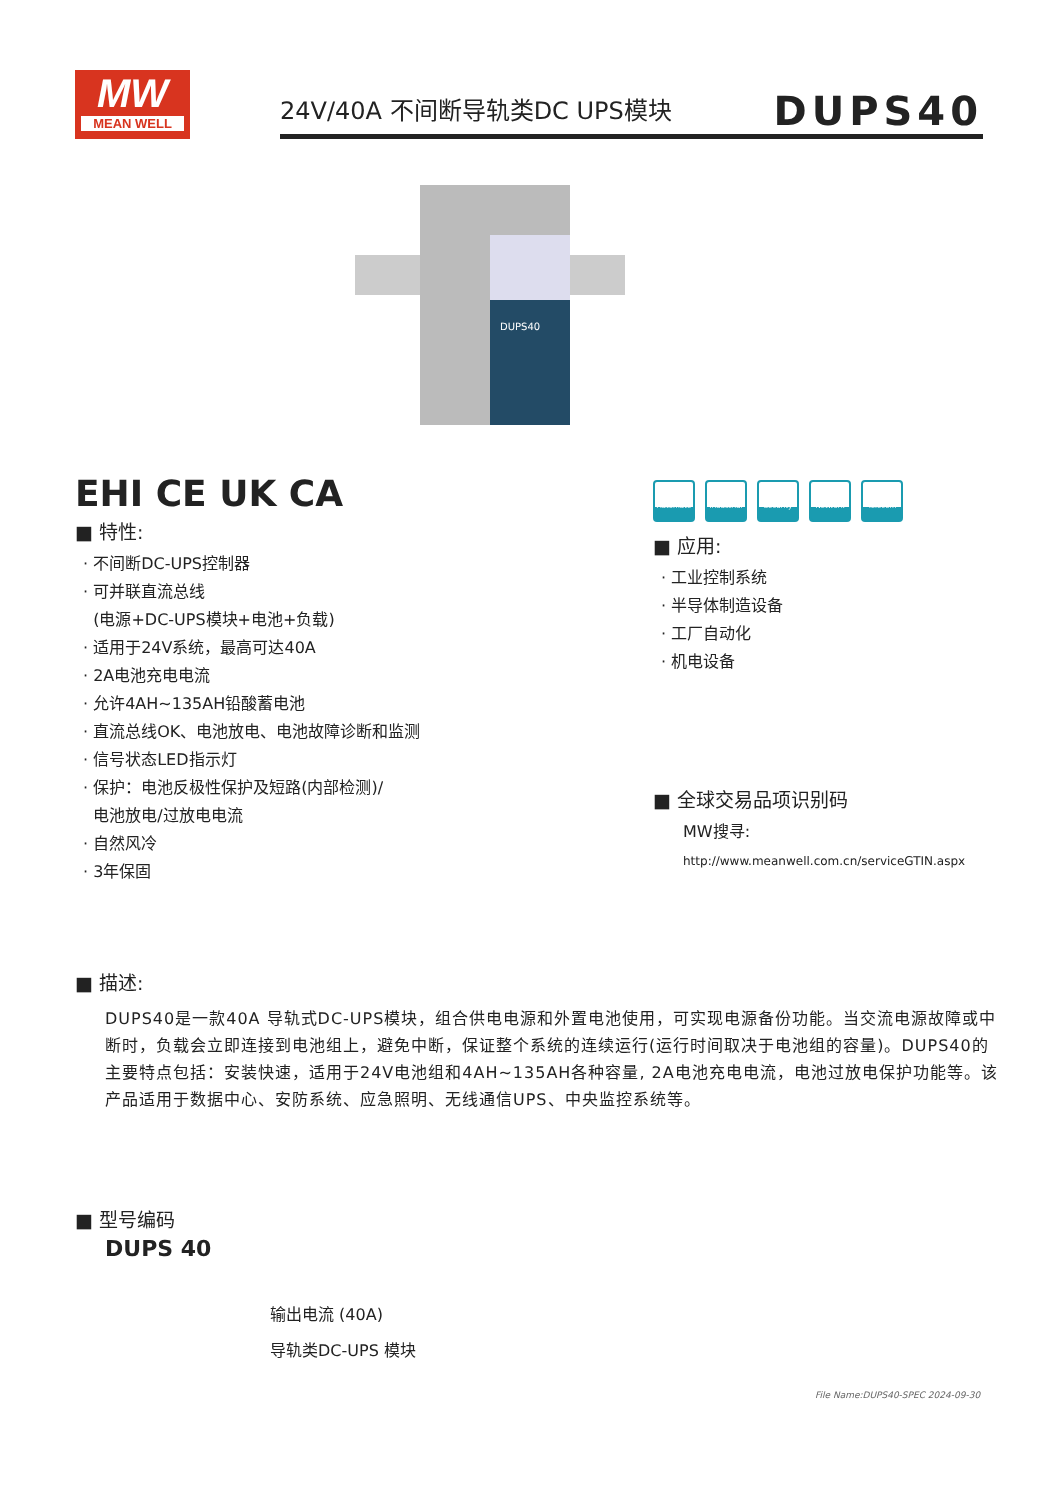MW
MEAN WELL
24V/40A 不间断导轨类DC UPS模块 DUPS40
DUPS40
EHI CE UK CA
■ 特性:
· 不间断DC-UPS控制器
· 可并联直流总线
(电源+DC-UPS模块+电池+负载)
· 适用于24V系统，最高可达40A
· 2A电池充电电流
· 允许4AH~135AH铅酸蓄电池
· 直流总线OK、电池放电、电池故障诊断和监测
· 信号状态LED指示灯
· 保护：电池反极性保护及短路(内部检测)/
电池放电/过放电电流
· 自然风冷
· 3年保固
Automate Industrial
Security Network Telecom
■ 应用:
· 工业控制系统
· 半导体制造设备
· 工厂自动化
· 机电设备
■ 全球交易品项识别码
MW搜寻: http://www.meanwell.com.cn/serviceGTIN.aspx
■ 描述:
DUPS40是一款40A 导轨式DC-UPS模块，组合供电电源和外置电池使用，可实现电源备份功能。当交流电源故障或中断时，负载会立即连接到电池组上，避免中断，保证整个系统的连续运行(运行时间取决于电池组的容量)。DUPS40的主要特点包括：安装快速，适用于24V电池组和4AH~135AH各种容量, 2A电池充电电流，电池过放电保护功能等。该产品适用于数据中心、安防系统、应急照明、无线通信UPS、中央监控系统等。
■ 型号编码
DUPS 40
输出电流 (40A)
导轨类DC-UPS 模块
File Name:DUPS40-SPEC 2024-09-30